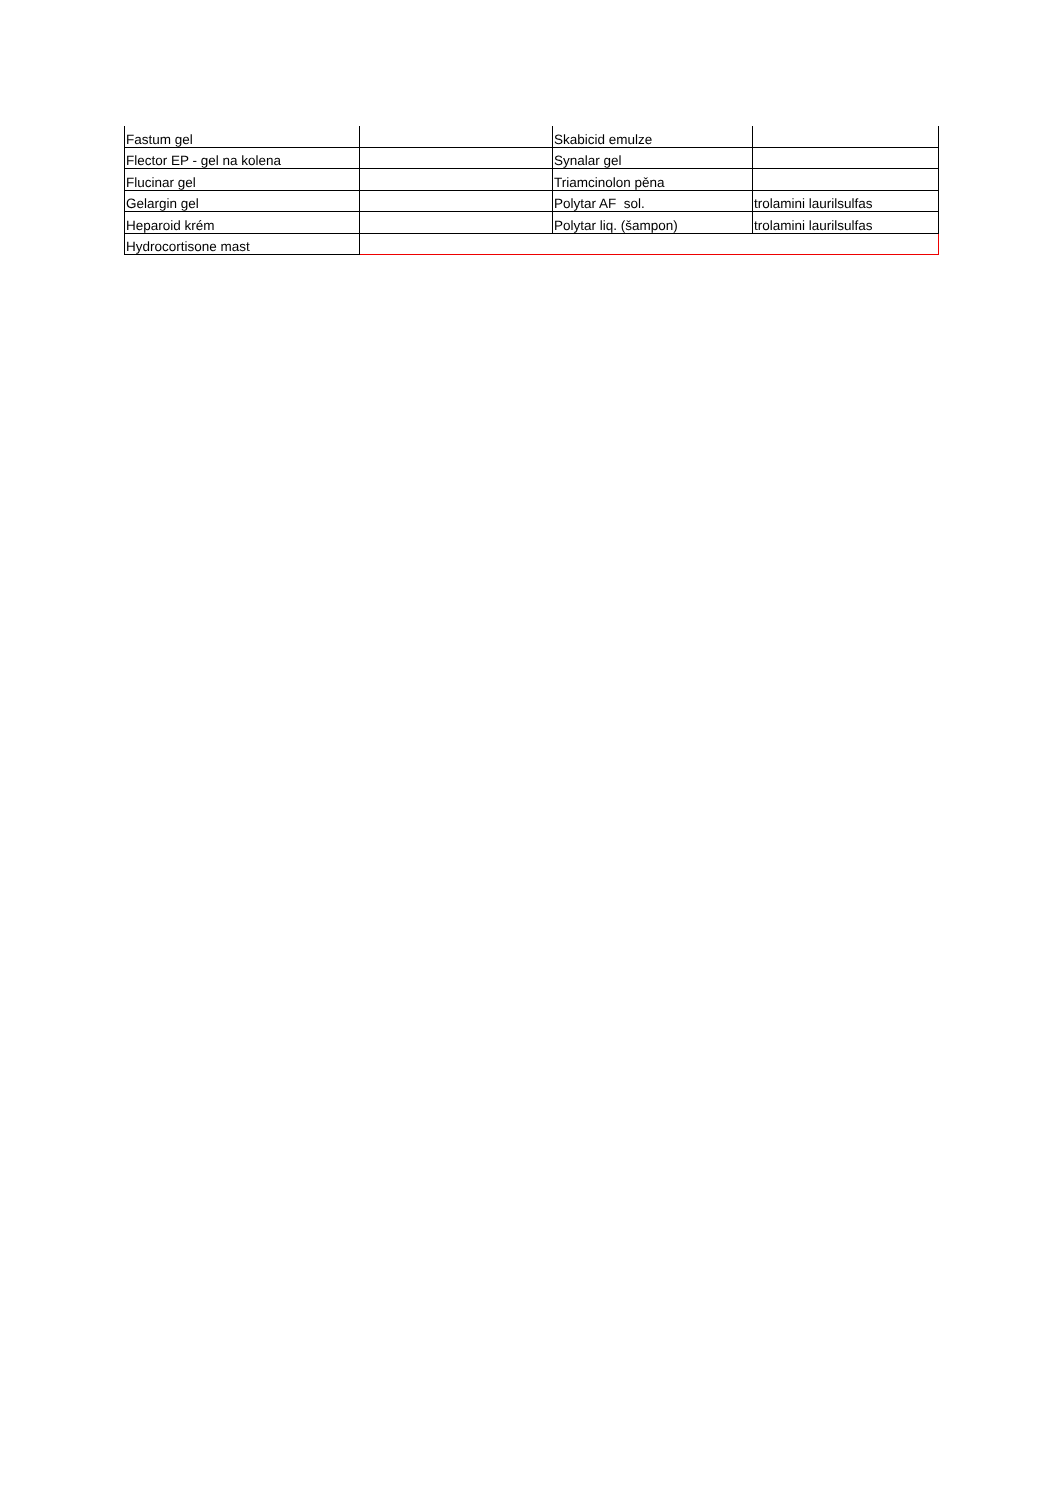| Fastum gel | | Skabicid emulze | |
| Flector EP - gel na kolena | | Synalar gel | |
| Flucinar gel | | Triamcinolon pěna | |
| Gelargin gel | | Polytar AF sol. | trolamini laurilsulfas |
| Heparoid krém | | Polytar liq. (šampon) | trolamini laurilsulfas |
| Hydrocortisone mast | | | |